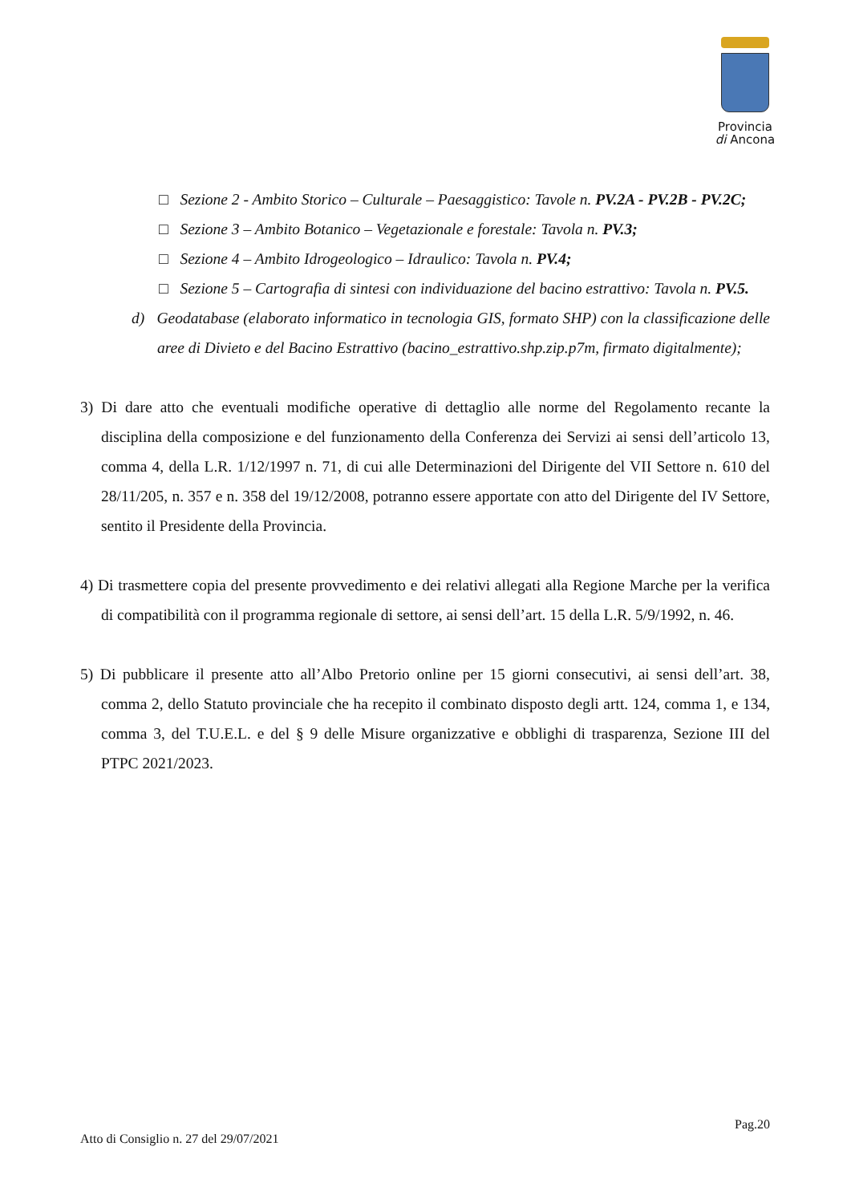Provincia
di Ancona
□ Sezione 2 - Ambito Storico – Culturale – Paesaggistico: Tavole n. PV.2A - PV.2B - PV.2C;
□ Sezione 3 – Ambito Botanico – Vegetazionale e forestale: Tavola n. PV.3;
□ Sezione 4 – Ambito Idrogeologico – Idraulico: Tavola n. PV.4;
□ Sezione 5 – Cartografia di sintesi con individuazione del bacino estrattivo: Tavola n. PV.5.
d) Geodatabase (elaborato informatico in tecnologia GIS, formato SHP) con la classificazione delle aree di Divieto e del Bacino Estrattivo (bacino_estrattivo.shp.zip.p7m, firmato digitalmente);
3) Di dare atto che eventuali modifiche operative di dettaglio alle norme del Regolamento recante la disciplina della composizione e del funzionamento della Conferenza dei Servizi ai sensi dell’articolo 13, comma 4, della L.R. 1/12/1997 n. 71, di cui alle Determinazioni del Dirigente del VII Settore n. 610 del 28/11/205, n. 357 e n. 358 del 19/12/2008, potranno essere apportate con atto del Dirigente del IV Settore, sentito il Presidente della Provincia.
4) Di trasmettere copia del presente provvedimento e dei relativi allegati alla Regione Marche per la verifica di compatibilità con il programma regionale di settore, ai sensi dell’art. 15 della L.R. 5/9/1992, n. 46.
5) Di pubblicare il presente atto all’Albo Pretorio online per 15 giorni consecutivi, ai sensi dell’art. 38, comma 2, dello Statuto provinciale che ha recepito il combinato disposto degli artt. 124, comma 1, e 134, comma 3, del T.U.E.L. e del § 9 delle Misure organizzative e obblighi di trasparenza, Sezione III del PTPC 2021/2023.
Pag.20
Atto di Consiglio n. 27 del 29/07/2021